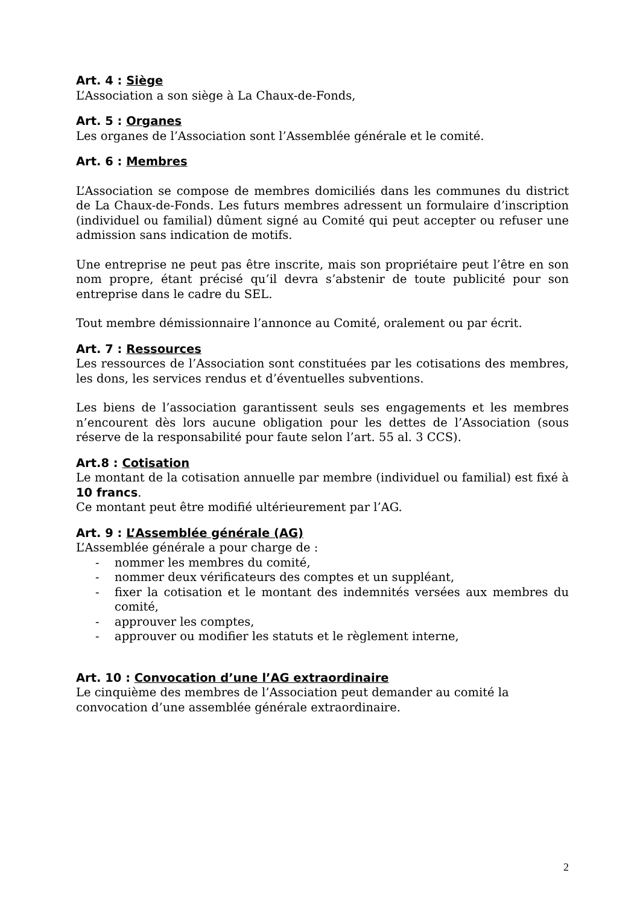Art. 4 : Siège
L’Association a son siège à La Chaux-de-Fonds,
Art. 5 : Organes
Les organes de l’Association sont l’Assemblée générale et le comité.
Art. 6 : Membres
L’Association se compose de membres domiciliés dans les communes du district de La Chaux-de-Fonds. Les futurs membres adressent un formulaire d’inscription (individuel ou familial) dûment signé au Comité qui peut accepter ou refuser une admission sans indication de motifs.
Une entreprise ne peut pas être inscrite, mais son propriétaire peut l’être en son nom propre, étant précisé qu’il devra s’abstenir de toute publicité pour son entreprise dans le cadre du SEL.
Tout membre démissionnaire l’annonce au Comité, oralement ou par écrit.
Art. 7 : Ressources
Les ressources de l’Association sont constituées par les cotisations des membres, les dons, les services rendus et d’éventuelles subventions.
Les biens de l’association garantissent seuls ses engagements et les membres n’encourent dès lors aucune obligation pour les dettes de l’Association (sous réserve de la responsabilité pour faute selon l’art. 55 al. 3 CCS).
Art.8 : Cotisation
Le montant de la cotisation annuelle par membre (individuel ou familial) est fixé à 10 francs.
Ce montant peut être modifié ultérieurement par l’AG.
Art. 9 : L’Assemblée générale (AG)
L’Assemblée générale a pour charge de :
- nommer les membres du comité,
- nommer deux vérificateurs des comptes et un suppléant,
- fixer la cotisation et le montant des indemnités versées aux membres du comité,
- approuver les comptes,
- approuver ou modifier les statuts et le règlement interne,
Art. 10 : Convocation d’une l’AG extraordinaire
Le cinquième des membres de l’Association peut demander au comité la convocation d’une assemblée générale extraordinaire.
2